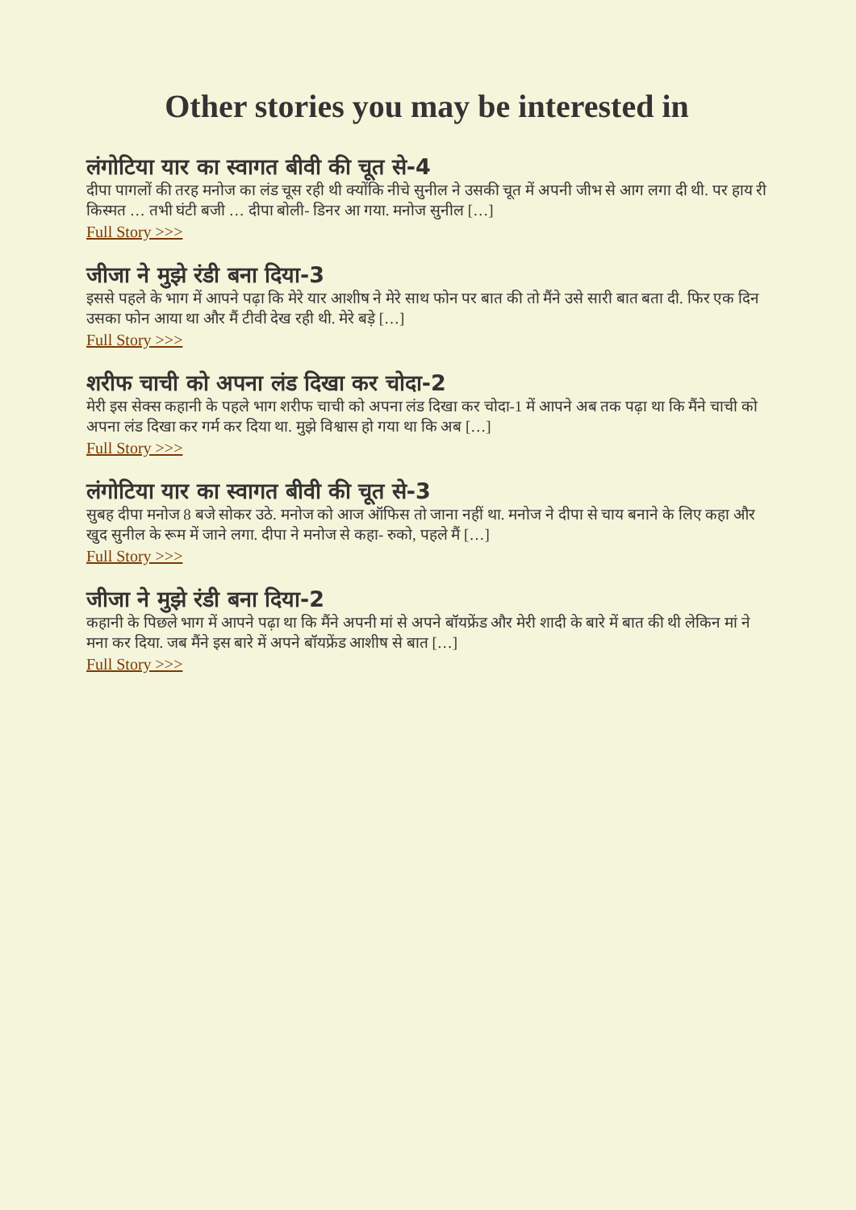Other stories you may be interested in
लंगोटिया यार का स्वागत बीवी की चूत से-4
दीपा पागलों की तरह मनोज का लंड चूस रही थी क्योंकि नीचे सुनील ने उसकी चूत में अपनी जीभ से आग लगा दी थी. पर हाय री किस्मत … तभी घंटी बजी … दीपा बोली- डिनर आ गया. मनोज सुनील […]
Full Story >>>
जीजा ने मुझे रंडी बना दिया-3
इससे पहले के भाग में आपने पढ़ा कि मेरे यार आशीष ने मेरे साथ फोन पर बात की तो मैंने उसे सारी बात बता दी. फिर एक दिन उसका फोन आया था और मैं टीवी देख रही थी. मेरे बड़े […]
Full Story >>>
शरीफ चाची को अपना लंड दिखा कर चोदा-2
मेरी इस सेक्स कहानी के पहले भाग शरीफ चाची को अपना लंड दिखा कर चोदा-1 में आपने अब तक पढ़ा था कि मैंने चाची को अपना लंड दिखा कर गर्म कर दिया था. मुझे विश्वास हो गया था कि अब […]
Full Story >>>
लंगोटिया यार का स्वागत बीवी की चूत से-3
सुबह दीपा मनोज 8 बजे सोकर उठे. मनोज को आज ऑफिस तो जाना नहीं था. मनोज ने दीपा से चाय बनाने के लिए कहा और खुद सुनील के रूम में जाने लगा. दीपा ने मनोज से कहा- रुको, पहले मैं […]
Full Story >>>
जीजा ने मुझे रंडी बना दिया-2
कहानी के पिछले भाग में आपने पढ़ा था कि मैंने अपनी मां से अपने बॉयफ्रेंड और मेरी शादी के बारे में बात की थी लेकिन मां ने मना कर दिया. जब मैंने इस बारे में अपने बॉयफ्रेंड आशीष से बात […]
Full Story >>>